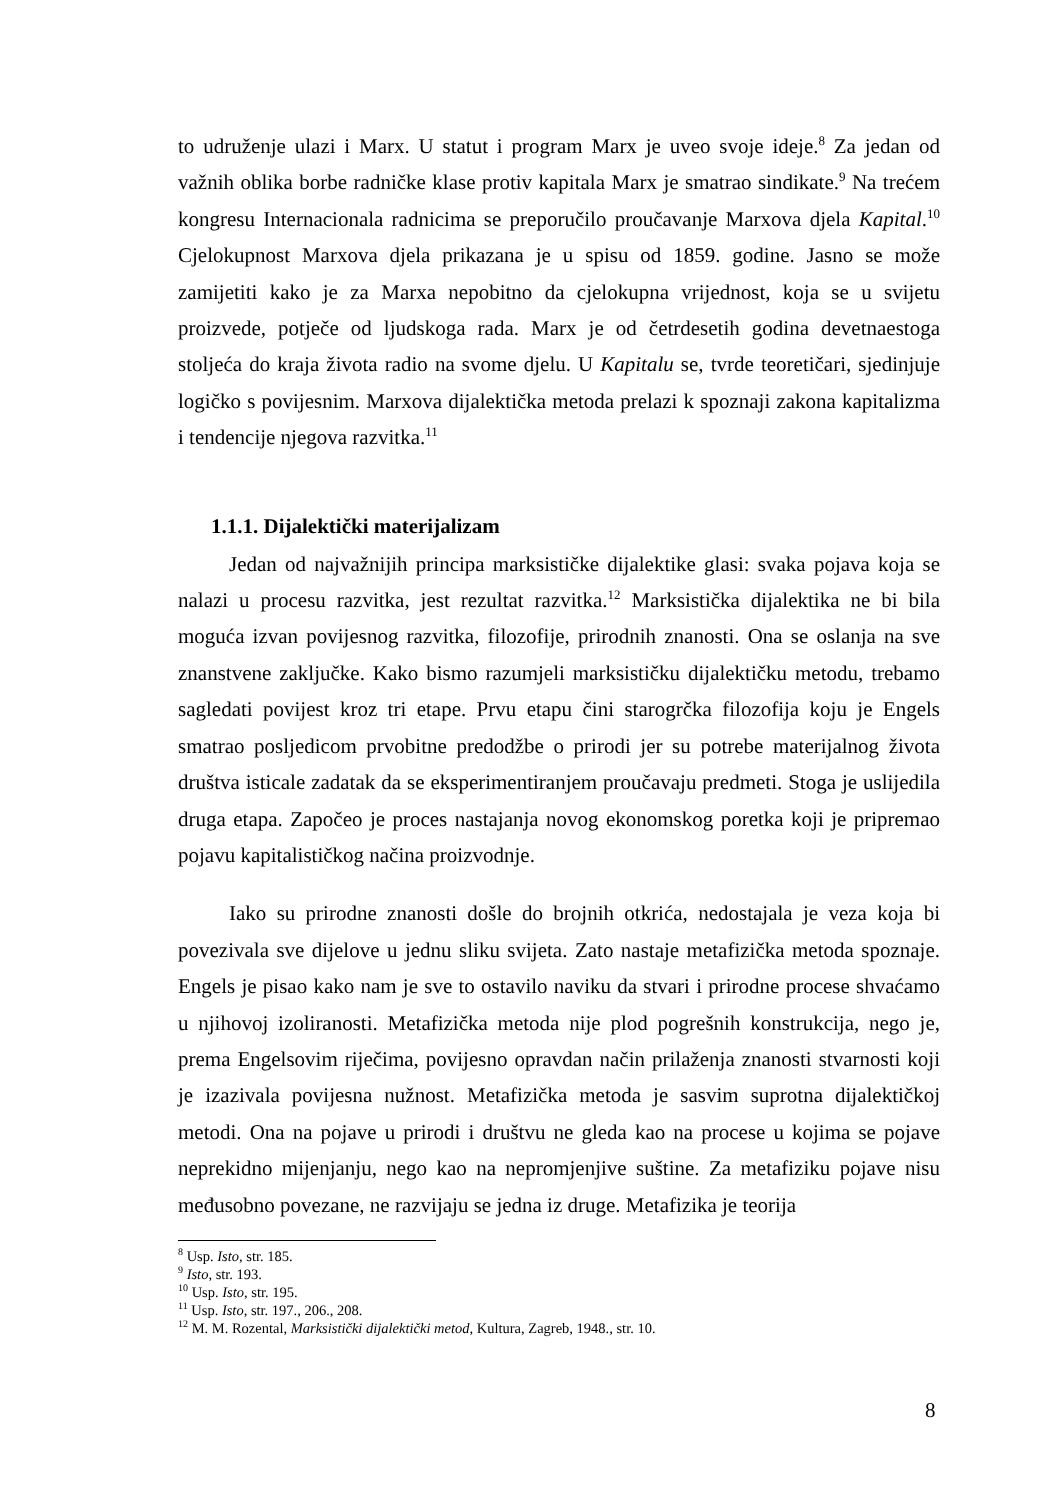to udruženje ulazi i Marx. U statut i program Marx je uveo svoje ideje.<sup>8</sup> Za jedan od važnih oblika borbe radničke klase protiv kapitala Marx je smatrao sindikate.<sup>9</sup> Na trećem kongresu Internacionala radnicima se preporučilo proučavanje Marxova djela Kapital.<sup>10</sup> Cjelokupnost Marxova djela prikazana je u spisu od 1859. godine. Jasno se može zamijetiti kako je za Marxa nepobitno da cjelokupna vrijednost, koja se u svijetu proizvede, potječe od ljudskoga rada. Marx je od četrdesetih godina devetnaestoga stoljeća do kraja života radio na svome djelu. U Kapitalu se, tvrde teoretičari, sjedinjuje logičko s povijesnim. Marxova dijalektička metoda prelazi k spoznaji zakona kapitalizma i tendencije njegova razvitka.<sup>11</sup>
1.1.1. Dijalektički materijalizam
Jedan od najvažnijih principa marksističke dijalektike glasi: svaka pojava koja se nalazi u procesu razvitka, jest rezultat razvitka.<sup>12</sup> Marksistička dijalektika ne bi bila moguća izvan povijesnog razvitka, filozofije, prirodnih znanosti. Ona se oslanja na sve znanstvene zaključke. Kako bismo razumjeli marksističku dijalektičku metodu, trebamo sagledati povijest kroz tri etape. Prvu etapu čini starogrčka filozofija koju je Engels smatrao posljedicom prvobitne predodžbe o prirodi jer su potrebe materijalnog života društva isticale zadatak da se eksperimentiranjem proučavaju predmeti. Stoga je uslijedila druga etapa. Započeo je proces nastajanja novog ekonomskog poretka koji je pripremao pojavu kapitalističkog načina proizvodnje.
Iako su prirodne znanosti došle do brojnih otkrića, nedostajala je veza koja bi povezivala sve dijelove u jednu sliku svijeta. Zato nastaje metafizička metoda spoznaje. Engels je pisao kako nam je sve to ostavilo naviku da stvari i prirodne procese shvaćamo u njihovoj izoliranosti. Metafizička metoda nije plod pogrešnih konstrukcija, nego je, prema Engelsovim riječima, povijesno opravdan način prilaženja znanosti stvarnosti koji je izazivala povijesna nužnost. Metafizička metoda je sasvim suprotna dijalektičkoj metodi. Ona na pojave u prirodi i društvu ne gleda kao na procese u kojima se pojave neprekidno mijenjanju, nego kao na nepromjenjive suštine. Za metafiziku pojave nisu međusobno povezane, ne razvijaju se jedna iz druge. Metafizika je teorija
<sup>8</sup> Usp. Isto, str. 185.
<sup>9</sup> Isto, str. 193.
<sup>10</sup> Usp. Isto, str. 195.
<sup>11</sup> Usp. Isto, str. 197., 206., 208.
<sup>12</sup> M. M. Rozental, Marksistički dijalektički metod, Kultura, Zagreb, 1948., str. 10.
8